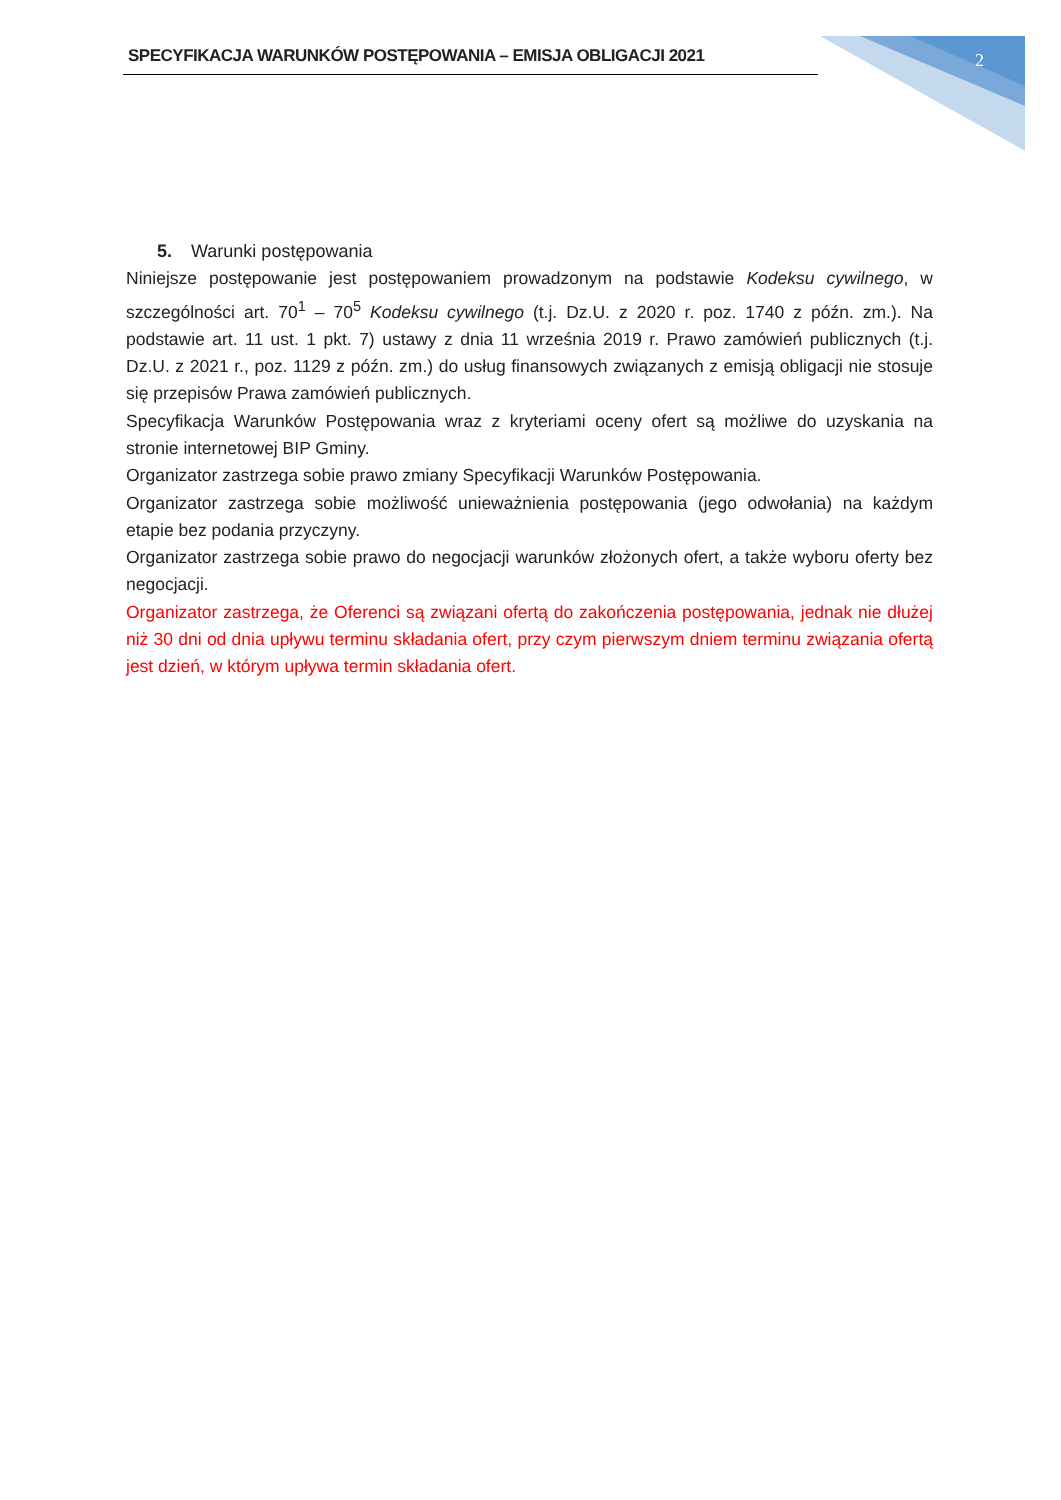SPECYFIKACJA WARUNKÓW POSTĘPOWANIA – EMISJA OBLIGACJI 2021 2
5. Warunki postępowania
Niniejsze postępowanie jest postępowaniem prowadzonym na podstawie Kodeksu cywilnego, w szczególności art. 70<sup>1</sup> – 70<sup>5</sup> Kodeksu cywilnego (t.j. Dz.U. z 2020 r. poz. 1740 z późn. zm.). Na podstawie art. 11 ust. 1 pkt. 7) ustawy z dnia 11 września 2019 r. Prawo zamówień publicznych (t.j. Dz.U. z 2021 r., poz. 1129 z późn. zm.) do usług finansowych związanych z emisją obligacji nie stosuje się przepisów Prawa zamówień publicznych.
Specyfikacja Warunków Postępowania wraz z kryteriami oceny ofert są możliwe do uzyskania na stronie internetowej BIP Gminy.
Organizator zastrzega sobie prawo zmiany Specyfikacji Warunków Postępowania.
Organizator zastrzega sobie możliwość unieważnienia postępowania (jego odwołania) na każdym etapie bez podania przyczyny.
Organizator zastrzega sobie prawo do negocjacji warunków złożonych ofert, a także wyboru oferty bez negocjacji.
Organizator zastrzega, że Oferenci są związani ofertą do zakończenia postępowania, jednak nie dłużej niż 30 dni od dnia upływu terminu składania ofert, przy czym pierwszym dniem terminu związania ofertą jest dzień, w którym upływa termin składania ofert.